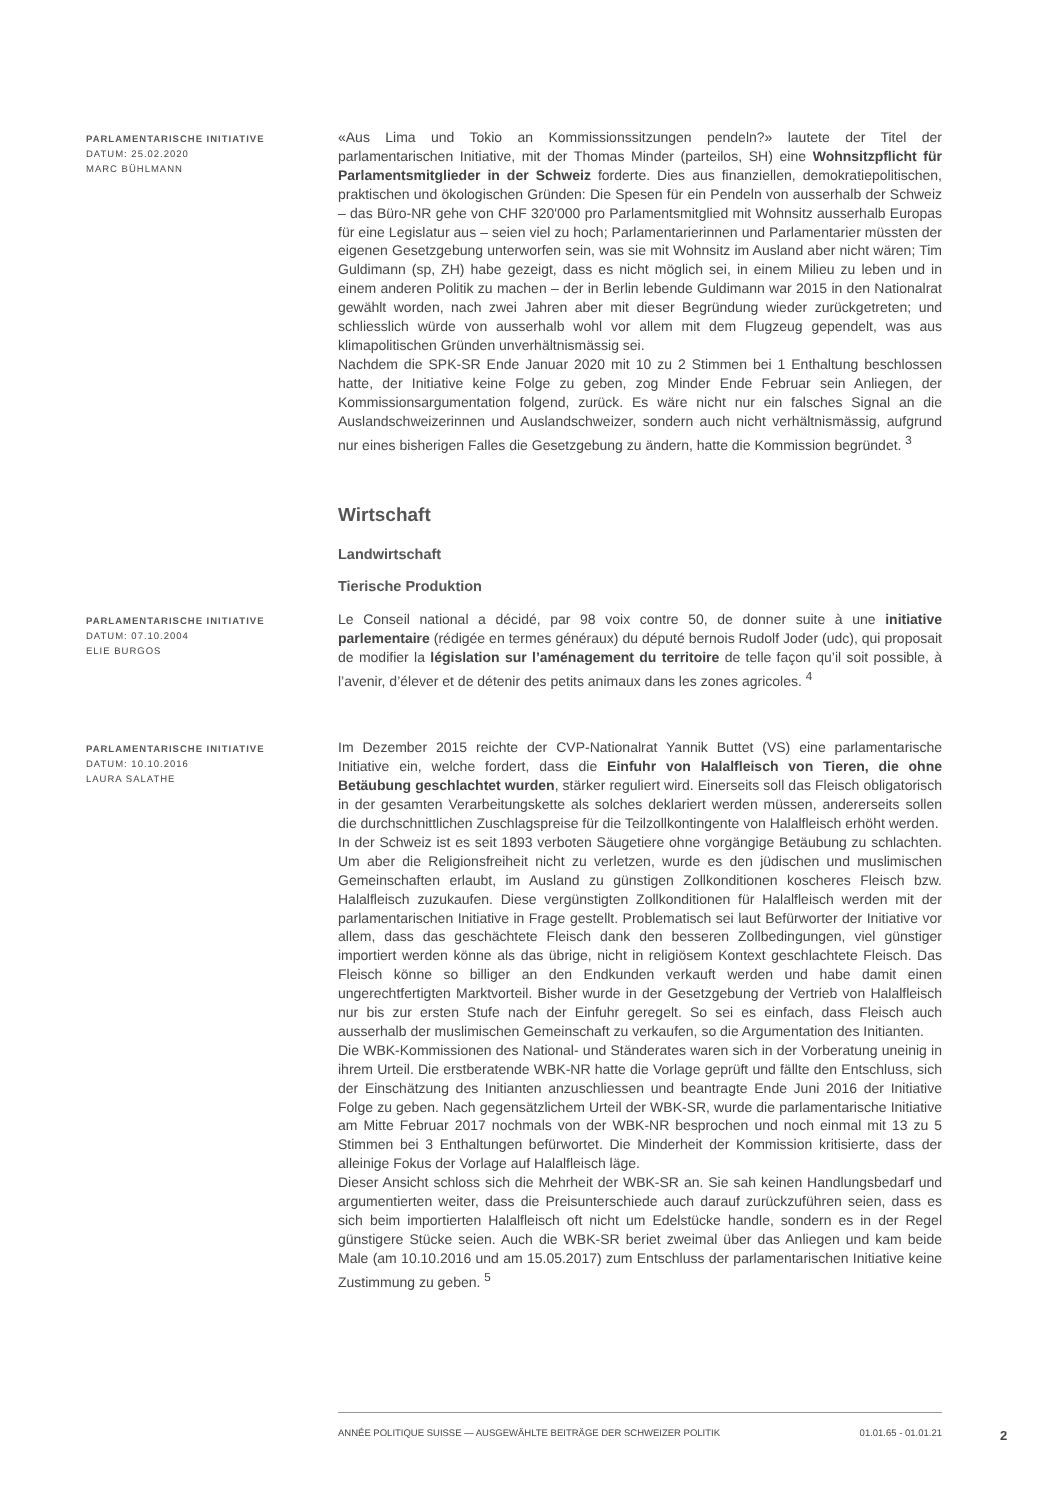PARLAMENTARISCHE INITIATIVE
DATUM: 25.02.2020
MARC BÜHLMANN
«Aus Lima und Tokio an Kommissionssitzungen pendeln?» lautete der Titel der parlamentarischen Initiative, mit der Thomas Minder (parteilos, SH) eine Wohnsitzpflicht für Parlamentsmitglieder in der Schweiz forderte. Dies aus finanziellen, demokratiepolitischen, praktischen und ökologischen Gründen: Die Spesen für ein Pendeln von ausserhalb der Schweiz – das Büro-NR gehe von CHF 320'000 pro Parlamentsmitglied mit Wohnsitz ausserhalb Europas für eine Legislatur aus – seien viel zu hoch; Parlamentarierinnen und Parlamentarier müssten der eigenen Gesetzgebung unterworfen sein, was sie mit Wohnsitz im Ausland aber nicht wären; Tim Guldimann (sp, ZH) habe gezeigt, dass es nicht möglich sei, in einem Milieu zu leben und in einem anderen Politik zu machen – der in Berlin lebende Guldimann war 2015 in den Nationalrat gewählt worden, nach zwei Jahren aber mit dieser Begründung wieder zurückgetreten; und schliesslich würde von ausserhalb wohl vor allem mit dem Flugzeug gependelt, was aus klimapolitischen Gründen unverhältnismässig sei.
Nachdem die SPK-SR Ende Januar 2020 mit 10 zu 2 Stimmen bei 1 Enthaltung beschlossen hatte, der Initiative keine Folge zu geben, zog Minder Ende Februar sein Anliegen, der Kommissionsargumentation folgend, zurück. Es wäre nicht nur ein falsches Signal an die Auslandschweizerinnen und Auslandschweizer, sondern auch nicht verhältnismässig, aufgrund nur eines bisherigen Falles die Gesetzgebung zu ändern, hatte die Kommission begründet. <sup>3</sup>
Wirtschaft
Landwirtschaft
Tierische Produktion
PARLAMENTARISCHE INITIATIVE
DATUM: 07.10.2004
ELIE BURGOS
Le Conseil national a décidé, par 98 voix contre 50, de donner suite à une initiative parlementaire (rédigée en termes généraux) du député bernois Rudolf Joder (udc), qui proposait de modifier la législation sur l’aménagement du territoire de telle façon qu’il soit possible, à l’avenir, d’élever et de détenir des petits animaux dans les zones agricoles. <sup>4</sup>
PARLAMENTARISCHE INITIATIVE
DATUM: 10.10.2016
LAURA SALATHE
Im Dezember 2015 reichte der CVP-Nationalrat Yannik Buttet (VS) eine parlamentarische Initiative ein, welche fordert, dass die Einfuhr von Halalfleisch von Tieren, die ohne Betäubung geschlachtet wurden, stärker reguliert wird. Einerseits soll das Fleisch obligatorisch in der gesamten Verarbeitungskette als solches deklariert werden müssen, andererseits sollen die durchschnittlichen Zuschlagspreise für die Teilzollkontingente von Halalfleisch erhöht werden.
In der Schweiz ist es seit 1893 verboten Säugetiere ohne vorgängige Betäubung zu schlachten. Um aber die Religionsfreiheit nicht zu verletzen, wurde es den jüdischen und muslimischen Gemeinschaften erlaubt, im Ausland zu günstigen Zollkonditionen koscheres Fleisch bzw. Halalfleisch zuzukaufen. Diese vergünstigten Zollkonditionen für Halalfleisch werden mit der parlamentarischen Initiative in Frage gestellt. Problematisch sei laut Befürworter der Initiative vor allem, dass das geschächtete Fleisch dank den besseren Zollbedingungen, viel günstiger importiert werden könne als das übrige, nicht in religiösem Kontext geschlachtete Fleisch. Das Fleisch könne so billiger an den Endkunden verkauft werden und habe damit einen ungerechtfertigten Marktvorteil. Bisher wurde in der Gesetzgebung der Vertrieb von Halalfleisch nur bis zur ersten Stufe nach der Einfuhr geregelt. So sei es einfach, dass Fleisch auch ausserhalb der muslimischen Gemeinschaft zu verkaufen, so die Argumentation des Initianten.
Die WBK-Kommissionen des National- und Ständerates waren sich in der Vorberatung uneinig in ihrem Urteil. Die erstberatende WBK-NR hatte die Vorlage geprüft und fällte den Entschluss, sich der Einschätzung des Initianten anzuschliessen und beantragte Ende Juni 2016 der Initiative Folge zu geben. Nach gegensätzlichem Urteil der WBK-SR, wurde die parlamentarische Initiative am Mitte Februar 2017 nochmals von der WBK-NR besprochen und noch einmal mit 13 zu 5 Stimmen bei 3 Enthaltungen befürwortet. Die Minderheit der Kommission kritisierte, dass der alleinige Fokus der Vorlage auf Halalfleisch läge.
Dieser Ansicht schloss sich die Mehrheit der WBK-SR an. Sie sah keinen Handlungsbedarf und argumentierten weiter, dass die Preisunterschiede auch darauf zurückzuführen seien, dass es sich beim importierten Halalfleisch oft nicht um Edelstücke handle, sondern es in der Regel günstigere Stücke seien. Auch die WBK-SR beriet zweimal über das Anliegen und kam beide Male (am 10.10.2016 und am 15.05.2017) zum Entschluss der parlamentarischen Initiative keine Zustimmung zu geben. <sup>5</sup>
ANNÉE POLITIQUE SUISSE — AUSGEWÄHLTE BEITRÄGE DER SCHWEIZER POLITIK 01.01.65 - 01.01.21
2